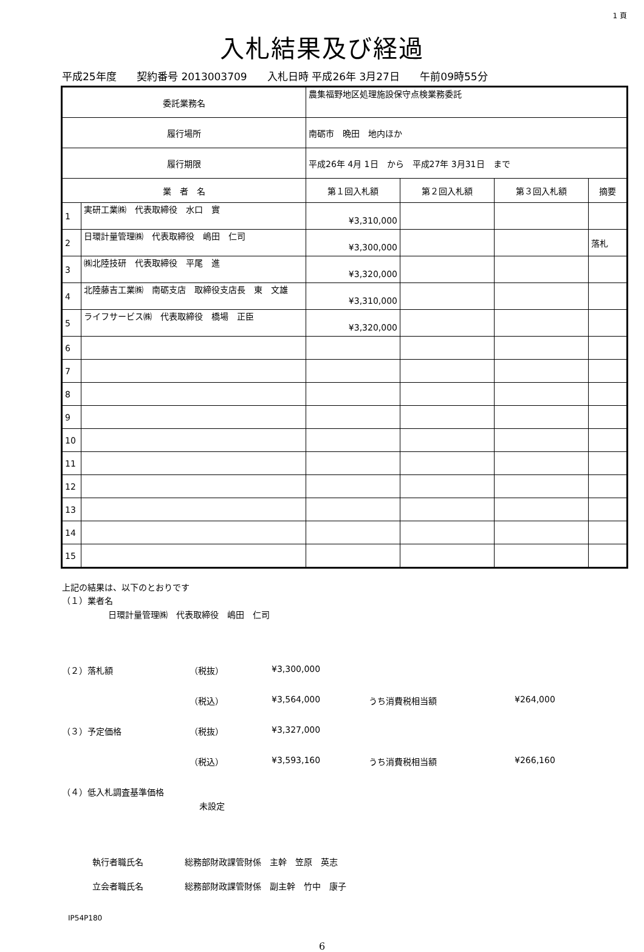1 頁
入札結果及び経過
平成25年度 契約番号 2013003709 入札日時 平成26年 3月27日 午前09時55分
| 委託業務名 | | 農集福野地区処理施設保守点検業務委託 | | | | |
| 履行場所 | | 南砺市 晩田 地内ほか | | | | |
| 履行期限 | | 平成26年 4月 1日 から 平成27年 3月31日 まで | | | | |
| 業 者 名 | | | 第１回入札額 | 第２回入札額 | 第３回入札額 | 摘要 |
| 1 | 実研工業㈱ 代表取締役 水口 實 | | ¥3,310,000 | | | |
| 2 | 日環計量管理㈱ 代表取締役 嶋田 仁司 | | ¥3,300,000 | | | 落札 |
| 3 | ㈱北陸技研 代表取締役 平尾 進 | | ¥3,320,000 | | | |
| 4 | 北陸藤吉工業㈱ 南砺支店 取締役支店長 東 文雄 | | ¥3,310,000 | | | |
| 5 | ライフサービス㈱ 代表取締役 橋場 正臣 | | ¥3,320,000 | | | |
| 6 | | | | | | |
| 7 | | | | | | |
| 8 | | | | | | |
| 9 | | | | | | |
| 10 | | | | | | |
| 11 | | | | | | |
| 12 | | | | | | |
| 13 | | | | | | |
| 14 | | | | | | |
| 15 | | | | | | |
上記の結果は、以下のとおりです
（１）業者名
日環計量管理㈱　代表取締役　嶋田　仁司
（２）落札額 （税抜） ¥3,300,000
（税込） ¥3,564,000 うち消費税相当額 ¥264,000
（３）予定価格 （税抜） ¥3,327,000
（税込） ¥3,593,160 うち消費税相当額 ¥266,160
（４）低入札調査基準価格
未設定
執行者職氏名 総務部財政課管財係　主幹　笠原　英志
立会者職氏名 総務部財政課管財係　副主幹　竹中　康子
IP54P180
6